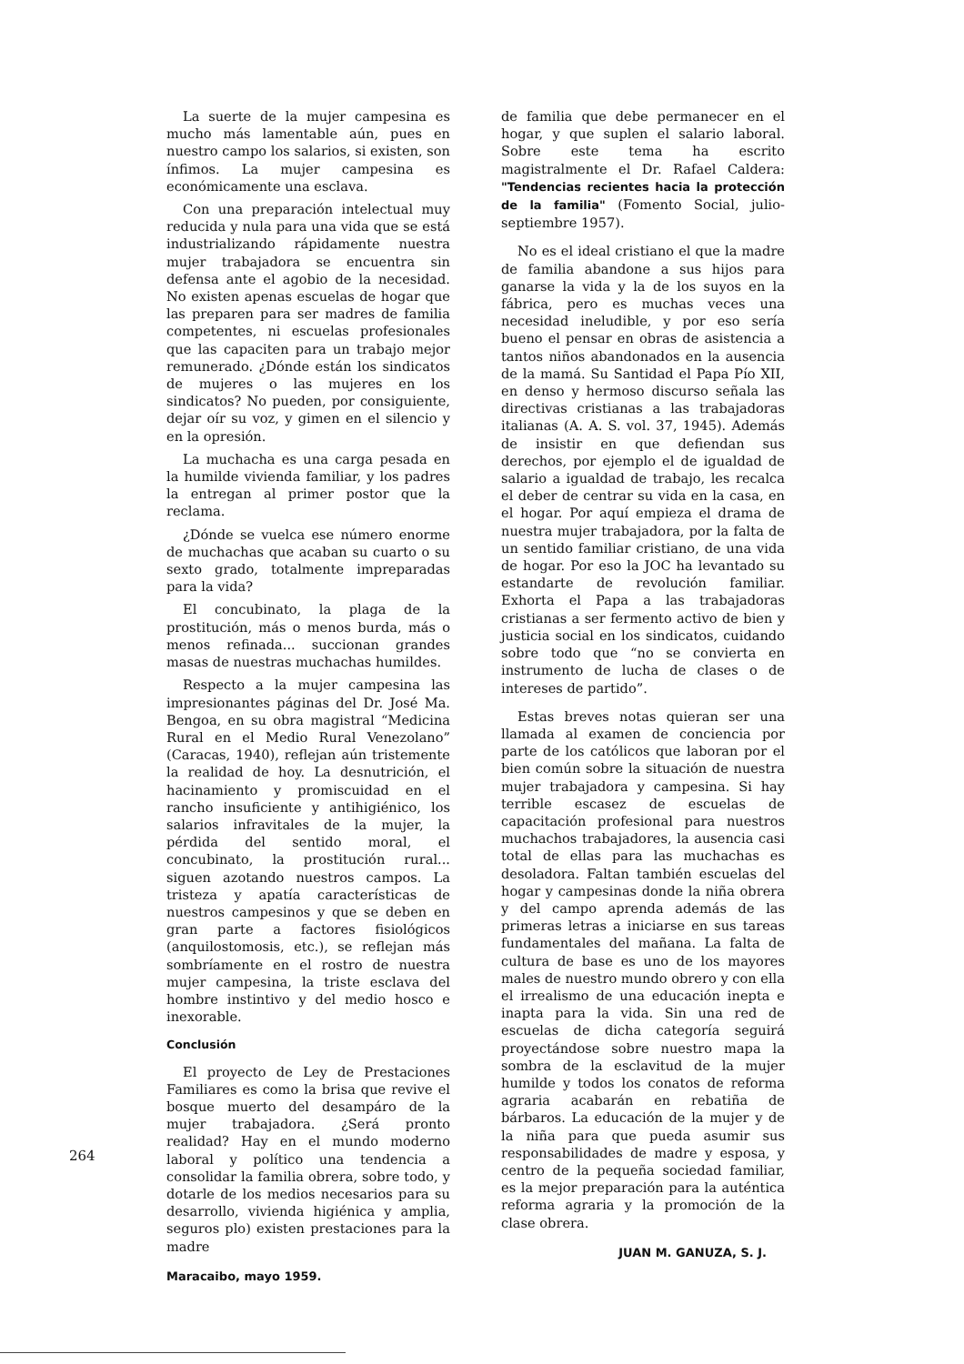La suerte de la mujer campesina es mucho más lamentable aún, pues en nuestro campo los salarios, si existen, son ínfimos. La mujer campesina es económicamente una esclava.
Con una preparación intelectual muy reducida y nula para una vida que se está industrializando rápidamente nuestra mujer trabajadora se encuentra sin defensa ante el agobio de la necesidad. No existen apenas escuelas de hogar que las preparen para ser madres de familia competentes, ni escuelas profesionales que las capaciten para un trabajo mejor remunerado. ¿Dónde están los sindicatos de mujeres o las mujeres en los sindicatos? No pueden, por consiguiente, dejar oír su voz, y gimen en el silencio y en la opresión.
La muchacha es una carga pesada en la humilde vivienda familiar, y los padres la entregan al primer postor que la reclama.
¿Dónde se vuelca ese número enorme de muchachas que acaban su cuarto o su sexto grado, totalmente impreparadas para la vida?
El concubinato, la plaga de la prostitución, más o menos burda, más o menos refinada... succionan grandes masas de nuestras muchachas humildes.
Respecto a la mujer campesina las impresionantes páginas del Dr. José Ma. Bengoa, en su obra magistral “Medicina Rural en el Medio Rural Venezolano” (Caracas, 1940), reflejan aún tristemente la realidad de hoy. La desnutrición, el hacinamiento y promiscuidad en el rancho insuficiente y antihigiénico, los salarios infravitales de la mujer, la pérdida del sentido moral, el concubinato, la prostitución rural... siguen azotando nuestros campos. La tristeza y apatía características de nuestros campesinos y que se deben en gran parte a factores fisiológicos (anquilostomosis, etc.), se reflejan más sombríamente en el rostro de nuestra mujer campesina, la triste esclava del hombre instintivo y del medio hosco e inexorable.
Conclusión
El proyecto de Ley de Prestaciones Familiares es como la brisa que revive el bosque muerto del desampáro de la mujer trabajadora. ¿Será pronto realidad? Hay en el mundo moderno laboral y político una tendencia a consolidar la familia obrera, sobre todo, y dotarle de los medios necesarios para su desarrollo, vivienda higiénica y amplia, seguros plo) existen prestaciones para la madre
Maracaibo, mayo 1959.
de familia que debe permanecer en el hogar, y que suplen el salario laboral. Sobre este tema ha escrito magistralmente el Dr. Rafael Caldera: "Tendencias recientes hacia la protección de la familia" (Fomento Social, julio-septiembre 1957).
No es el ideal cristiano el que la madre de familia abandone a sus hijos para ganarse la vida y la de los suyos en la fábrica, pero es muchas veces una necesidad ineludible, y por eso sería bueno el pensar en obras de asistencia a tantos niños abandonados en la ausencia de la mamá. Su Santidad el Papa Pío XII, en denso y hermoso discurso señala las directivas cristianas a las trabajadoras italianas (A. A. S. vol. 37, 1945). Además de insistir en que defiendan sus derechos, por ejemplo el de igualdad de salario a igualdad de trabajo, les recalca el deber de centrar su vida en la casa, en el hogar. Por aquí empieza el drama de nuestra mujer trabajadora, por la falta de un sentido familiar cristiano, de una vida de hogar. Por eso la JOC ha levantado su estandarte de revolución familiar. Exhorta el Papa a las trabajadoras cristianas a ser fermento activo de bien y justicia social en los sindicatos, cuidando sobre todo que “no se convierta en instrumento de lucha de clases o de intereses de partido”.
Estas breves notas quieran ser una llamada al examen de conciencia por parte de los católicos que laboran por el bien común sobre la situación de nuestra mujer trabajadora y campesina. Si hay terrible escasez de escuelas de capacitación profesional para nuestros muchachos trabajadores, la ausencia casi total de ellas para las muchachas es desoladora. Faltan también escuelas del hogar y campesinas donde la niña obrera y del campo aprenda además de las primeras letras a iniciarse en sus tareas fundamentales del mañana. La falta de cultura de base es uno de los mayores males de nuestro mundo obrero y con ella el irrealismo de una educación inepta e inapta para la vida. Sin una red de escuelas de dicha categoría seguirá proyectándose sobre nuestro mapa la sombra de la esclavitud de la mujer humilde y todos los conatos de reforma agraria acabarán en rebatiña de bárbaros. La educación de la mujer y de la niña para que pueda asumir sus responsabilidades de madre y esposa, y centro de la pequeña sociedad familiar, es la mejor preparación para la auténtica reforma agraria y la promoción de la clase obrera.
JUAN M. GANUZA, S. J.
264